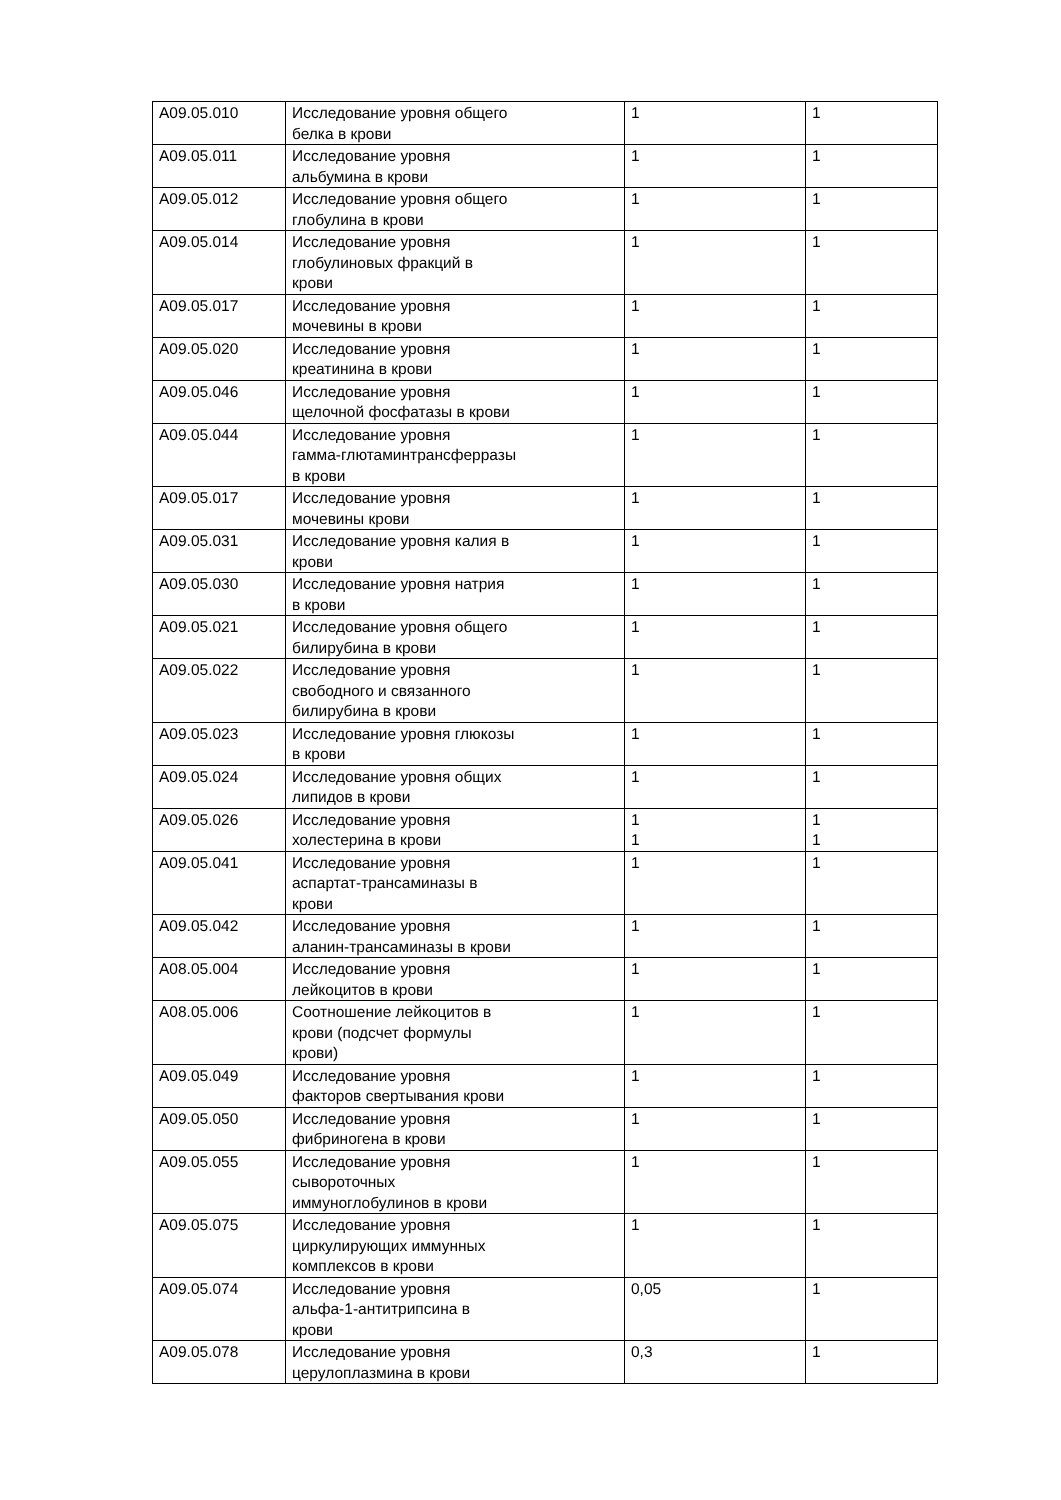| A09.05.010 | Исследование уровня общего белка в крови | 1 | 1 |
| A09.05.011 | Исследование уровня альбумина в крови | 1 | 1 |
| A09.05.012 | Исследование уровня общего глобулина в крови | 1 | 1 |
| A09.05.014 | Исследование уровня глобулиновых фракций в крови | 1 | 1 |
| A09.05.017 | Исследование уровня мочевины в крови | 1 | 1 |
| A09.05.020 | Исследование уровня креатинина в крови | 1 | 1 |
| A09.05.046 | Исследование уровня щелочной фосфатазы в крови | 1 | 1 |
| A09.05.044 | Исследование уровня гамма-глютаминтрансферразы в крови | 1 | 1 |
| A09.05.017 | Исследование уровня мочевины крови | 1 | 1 |
| A09.05.031 | Исследование уровня калия в крови | 1 | 1 |
| A09.05.030 | Исследование уровня натрия в крови | 1 | 1 |
| A09.05.021 | Исследование уровня общего билирубина в крови | 1 | 1 |
| A09.05.022 | Исследование уровня свободного и связанного билирубина в крови | 1 | 1 |
| A09.05.023 | Исследование уровня глюкозы в крови | 1 | 1 |
| A09.05.024 | Исследование уровня общих липидов в крови | 1 | 1 |
| A09.05.026 | Исследование уровня холестерина в крови | 1 1 | 1 1 |
| A09.05.041 | Исследование уровня аспартат-трансаминазы в крови | 1 | 1 |
| A09.05.042 | Исследование уровня аланин-трансаминазы в крови | 1 | 1 |
| A08.05.004 | Исследование уровня лейкоцитов в крови | 1 | 1 |
| A08.05.006 | Соотношение лейкоцитов в крови (подсчет формулы крови) | 1 | 1 |
| A09.05.049 | Исследование уровня факторов свертывания крови | 1 | 1 |
| A09.05.050 | Исследование уровня фибриногена в крови | 1 | 1 |
| A09.05.055 | Исследование уровня сывороточных иммуноглобулинов в крови | 1 | 1 |
| A09.05.075 | Исследование уровня циркулирующих иммунных комплексов в крови | 1 | 1 |
| A09.05.074 | Исследование уровня альфа-1-антитрипсина в крови | 0,05 | 1 |
| A09.05.078 | Исследование уровня церулоплазмина в крови | 0,3 | 1 |